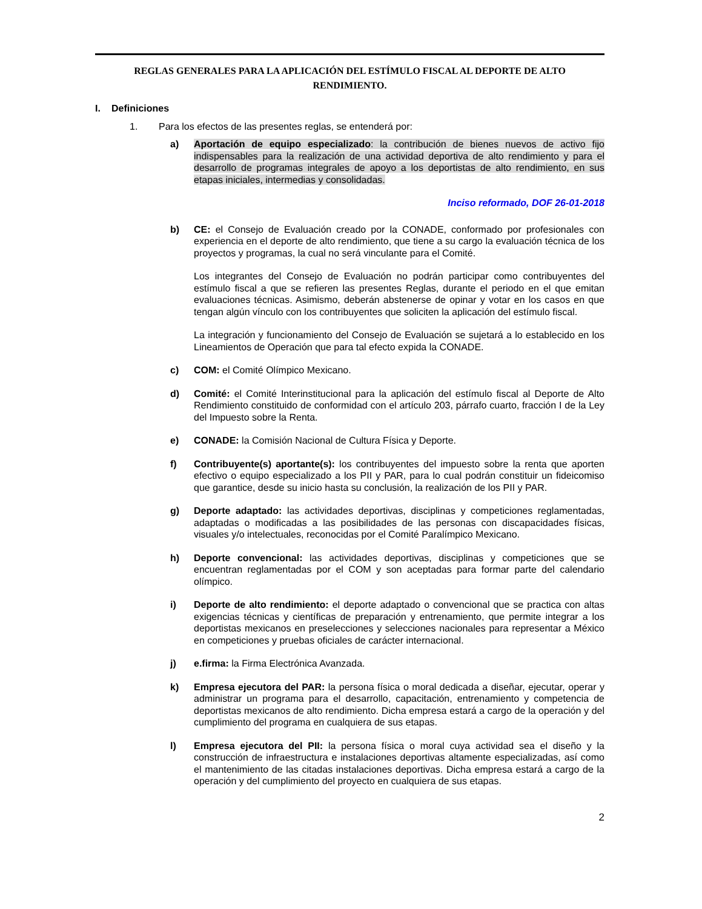REGLAS GENERALES PARA LA APLICACIÓN DEL ESTÍMULO FISCAL AL DEPORTE DE ALTO RENDIMIENTO.
I. Definiciones
1. Para los efectos de las presentes reglas, se entenderá por:
a) Aportación de equipo especializado: la contribución de bienes nuevos de activo fijo indispensables para la realización de una actividad deportiva de alto rendimiento y para el desarrollo de programas integrales de apoyo a los deportistas de alto rendimiento, en sus etapas iniciales, intermedias y consolidadas.
Inciso reformado, DOF 26-01-2018
b) CE: el Consejo de Evaluación creado por la CONADE, conformado por profesionales con experiencia en el deporte de alto rendimiento, que tiene a su cargo la evaluación técnica de los proyectos y programas, la cual no será vinculante para el Comité.
Los integrantes del Consejo de Evaluación no podrán participar como contribuyentes del estímulo fiscal a que se refieren las presentes Reglas, durante el periodo en el que emitan evaluaciones técnicas. Asimismo, deberán abstenerse de opinar y votar en los casos en que tengan algún vínculo con los contribuyentes que soliciten la aplicación del estímulo fiscal.
La integración y funcionamiento del Consejo de Evaluación se sujetará a lo establecido en los Lineamientos de Operación que para tal efecto expida la CONADE.
c) COM: el Comité Olímpico Mexicano.
d) Comité: el Comité Interinstitucional para la aplicación del estímulo fiscal al Deporte de Alto Rendimiento constituido de conformidad con el artículo 203, párrafo cuarto, fracción I de la Ley del Impuesto sobre la Renta.
e) CONADE: la Comisión Nacional de Cultura Física y Deporte.
f) Contribuyente(s) aportante(s): los contribuyentes del impuesto sobre la renta que aporten efectivo o equipo especializado a los PII y PAR, para lo cual podrán constituir un fideicomiso que garantice, desde su inicio hasta su conclusión, la realización de los PII y PAR.
g) Deporte adaptado: las actividades deportivas, disciplinas y competiciones reglamentadas, adaptadas o modificadas a las posibilidades de las personas con discapacidades físicas, visuales y/o intelectuales, reconocidas por el Comité Paralímpico Mexicano.
h) Deporte convencional: las actividades deportivas, disciplinas y competiciones que se encuentran reglamentadas por el COM y son aceptadas para formar parte del calendario olímpico.
i) Deporte de alto rendimiento: el deporte adaptado o convencional que se practica con altas exigencias técnicas y científicas de preparación y entrenamiento, que permite integrar a los deportistas mexicanos en preselecciones y selecciones nacionales para representar a México en competiciones y pruebas oficiales de carácter internacional.
j) e.firma: la Firma Electrónica Avanzada.
k) Empresa ejecutora del PAR: la persona física o moral dedicada a diseñar, ejecutar, operar y administrar un programa para el desarrollo, capacitación, entrenamiento y competencia de deportistas mexicanos de alto rendimiento. Dicha empresa estará a cargo de la operación y del cumplimiento del programa en cualquiera de sus etapas.
l) Empresa ejecutora del PII: la persona física o moral cuya actividad sea el diseño y la construcción de infraestructura e instalaciones deportivas altamente especializadas, así como el mantenimiento de las citadas instalaciones deportivas. Dicha empresa estará a cargo de la operación y del cumplimiento del proyecto en cualquiera de sus etapas.
2